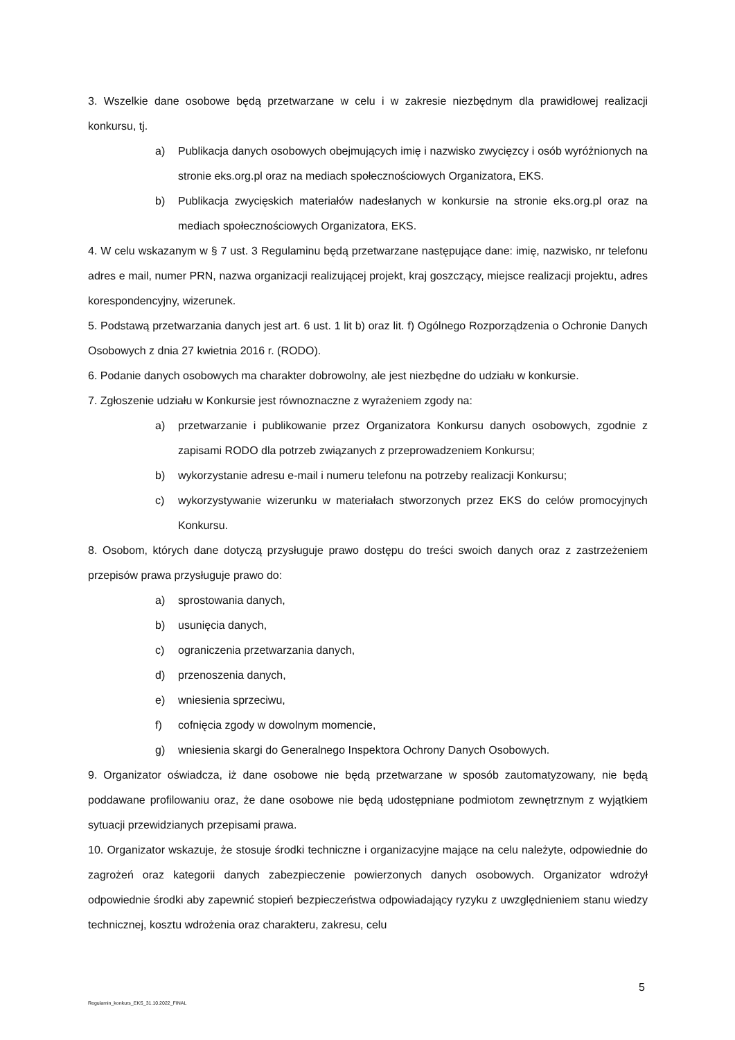3. Wszelkie dane osobowe będą przetwarzane w celu i w zakresie niezbędnym dla prawidłowej realizacji konkursu, tj.
a) Publikacja danych osobowych obejmujących imię i nazwisko zwycięzcy i osób wyróżnionych na stronie eks.org.pl oraz na mediach społecznościowych Organizatora, EKS.
b) Publikacja zwycięskich materiałów nadesłanych w konkursie na stronie eks.org.pl oraz na mediach społecznościowych Organizatora, EKS.
4. W celu wskazanym w § 7 ust. 3 Regulaminu będą przetwarzane następujące dane: imię, nazwisko, nr telefonu adres e mail, numer PRN, nazwa organizacji realizującej projekt, kraj goszczący, miejsce realizacji projektu, adres korespondencyjny, wizerunek.
5. Podstawą przetwarzania danych jest art. 6 ust. 1 lit b) oraz lit. f) Ogólnego Rozporządzenia o Ochronie Danych Osobowych z dnia 27 kwietnia 2016 r. (RODO).
6. Podanie danych osobowych ma charakter dobrowolny, ale jest niezbędne do udziału w konkursie.
7. Zgłoszenie udziału w Konkursie jest równoznaczne z wyrażeniem zgody na:
a) przetwarzanie i publikowanie przez Organizatora Konkursu danych osobowych, zgodnie z zapisami RODO dla potrzeb związanych z przeprowadzeniem Konkursu;
b) wykorzystanie adresu e-mail i numeru telefonu na potrzeby realizacji Konkursu;
c) wykorzystywanie wizerunku w materiałach stworzonych przez EKS do celów promocyjnych Konkursu.
8. Osobom, których dane dotyczą przysługuje prawo dostępu do treści swoich danych oraz z zastrzeżeniem przepisów prawa przysługuje prawo do:
a) sprostowania danych,
b) usunięcia danych,
c) ograniczenia przetwarzania danych,
d) przenoszenia danych,
e) wniesienia sprzeciwu,
f) cofnięcia zgody w dowolnym momencie,
g) wniesienia skargi do Generalnego Inspektora Ochrony Danych Osobowych.
9. Organizator oświadcza, iż dane osobowe nie będą przetwarzane w sposób zautomatyzowany, nie będą poddawane profilowaniu oraz, że dane osobowe nie będą udostępniane podmiotom zewnętrznym z wyjątkiem sytuacji przewidzianych przepisami prawa.
10. Organizator wskazuje, że stosuje środki techniczne i organizacyjne mające na celu należyte, odpowiednie do zagrożeń oraz kategorii danych zabezpieczenie powierzonych danych osobowych. Organizator wdrożył odpowiednie środki aby zapewnić stopień bezpieczeństwa odpowiadający ryzyku z uwzględnieniem stanu wiedzy technicznej, kosztu wdrożenia oraz charakteru, zakresu, celu
5
Regulamin_konkurs_EKS_31.10.2022_FINAL